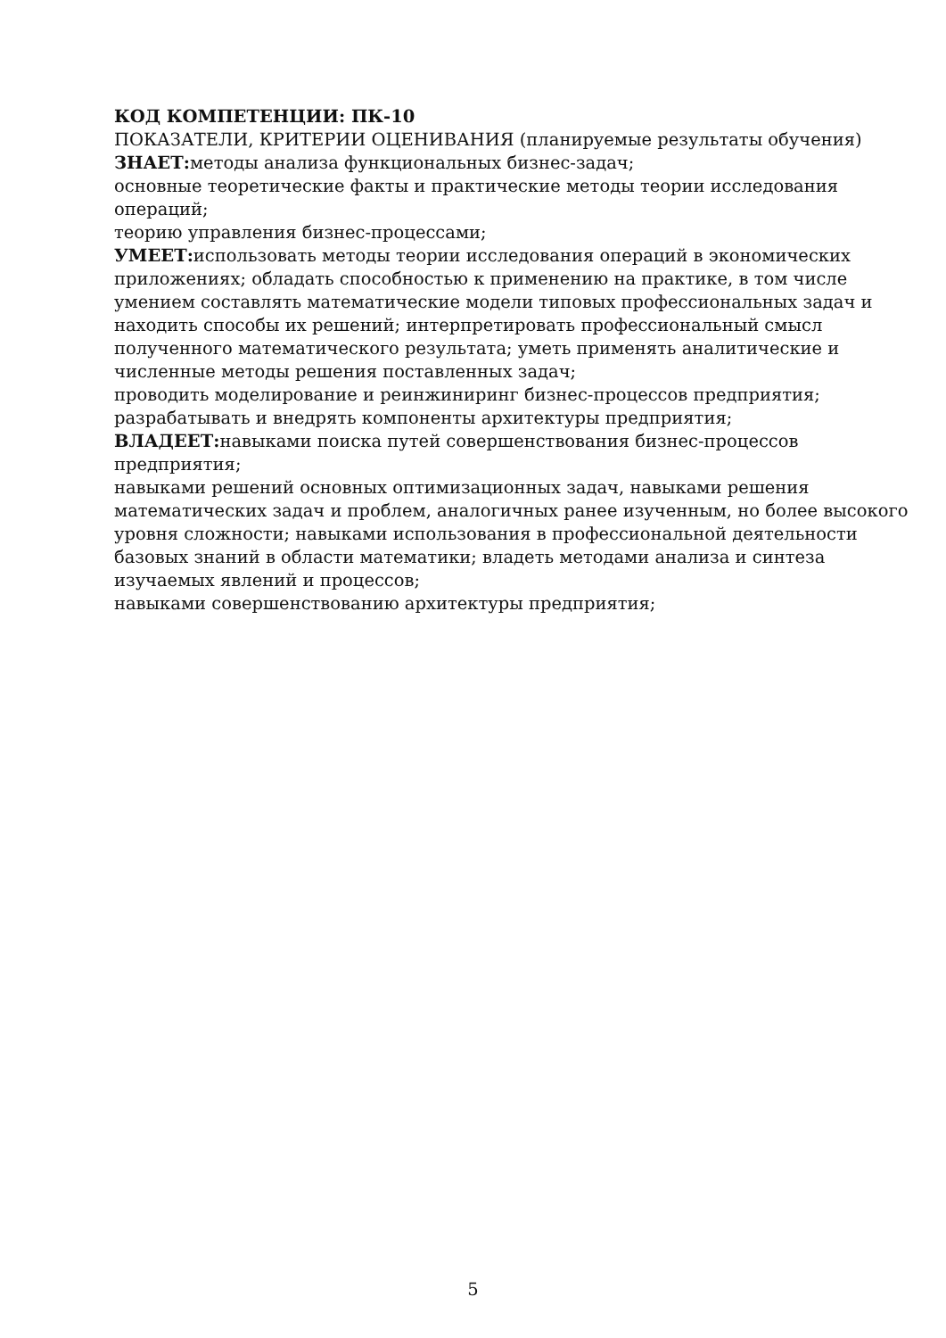КОД КОМПЕТЕНЦИИ: ПК-10
ПОКАЗАТЕЛИ, КРИТЕРИИ ОЦЕНИВАНИЯ (планируемые результаты обучения)
ЗНАЕТ: методы анализа функциональных бизнес-задач;
основные теоретические факты и практические методы теории исследования операций;
теорию управления бизнес-процессами;
УМЕЕТ: использовать методы теории исследования операций в экономических приложениях; обладать способностью к применению на практике, в том числе умением составлять математические модели типовых профессиональных задач и находить способы их решений; интерпретировать профессиональный смысл полученного математического результата; уметь применять аналитические и численные методы решения поставленных задач;
проводить моделирование и реинжиниринг бизнес-процессов предприятия;
разрабатывать и внедрять компоненты архитектуры предприятия;
ВЛАДЕЕТ: навыками поиска путей совершенствования бизнес-процессов предприятия;
навыками решений основных оптимизационных задач, навыками решения математических задач и проблем, аналогичных ранее изученным, но более высокого уровня сложности; навыками использования в профессиональной деятельности базовых знаний в области математики; владеть методами анализа и синтеза изучаемых явлений и процессов;
навыками совершенствованию архитектуры предприятия;
5